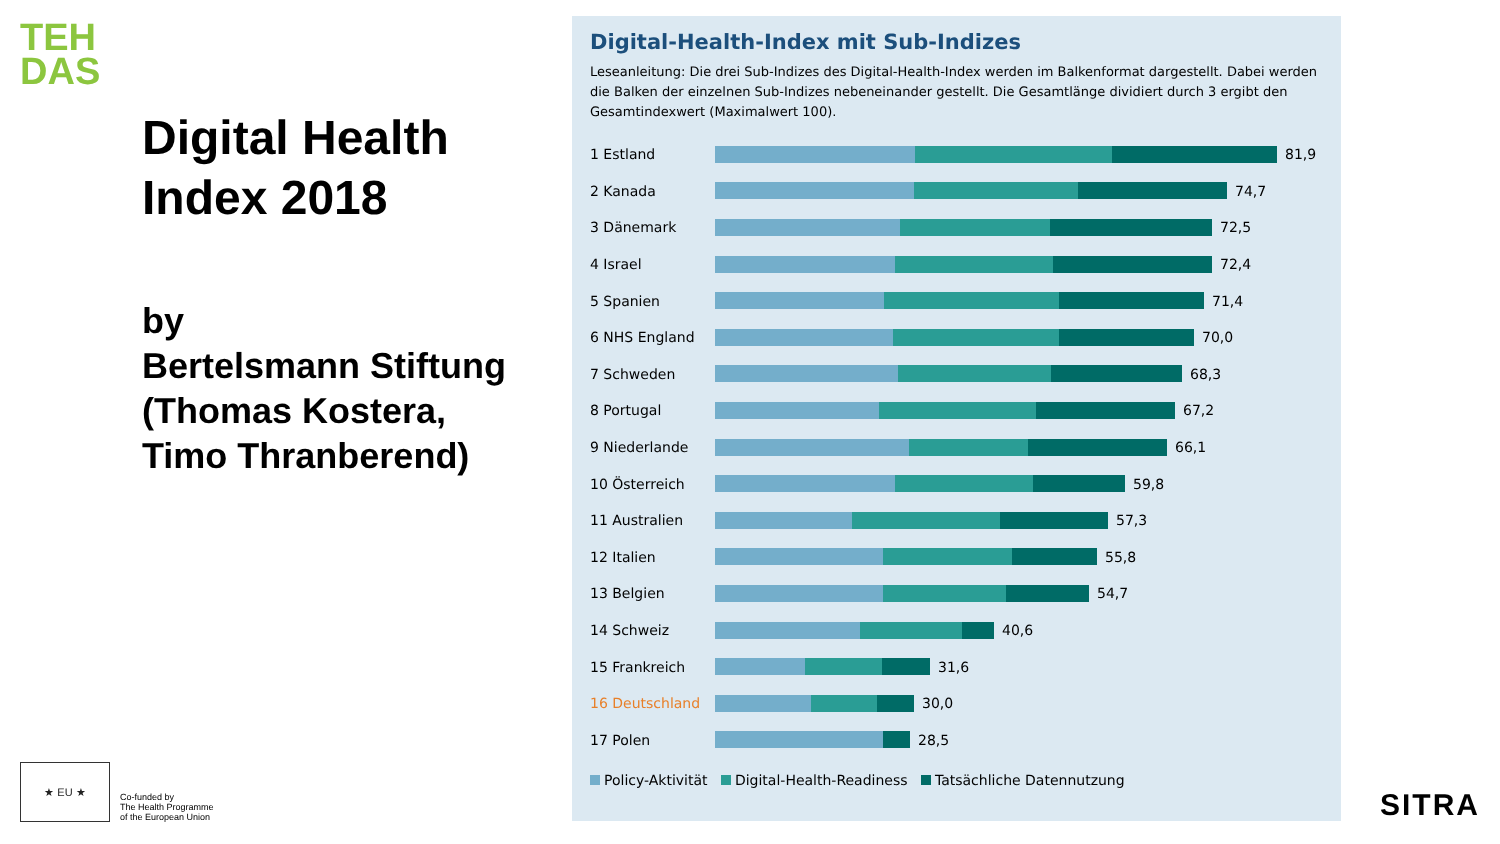TEH
DAS
Digital Health Index 2018
by
Bertelsmann Stiftung (Thomas Kostera, Timo Thranberend)
★ EU ★
Co-funded by
The Health Programme
of the European Union
Digital-Health-Index mit Sub-Indizes
Leseanleitung: Die drei Sub-Indizes des Digital-Health-Index werden im Balkenformat dargestellt. Dabei werden die Balken der einzelnen Sub-Indizes nebeneinander gestellt. Die Gesamtlänge dividiert durch 3 ergibt den Gesamtindexwert (Maximalwert 100).
1 Estland 81,9
2 Kanada 74,7
3 Dänemark 72,5
4 Israel 72,4
5 Spanien 71,4
6 NHS England 70,0
7 Schweden 68,3
8 Portugal 67,2
9 Niederlande 66,1
10 Österreich 59,8
11 Australien 57,3
12 Italien 55,8
13 Belgien 54,7
14 Schweiz 40,6
15 Frankreich 31,6
16 Deutschland 30,0
17 Polen 28,5
Policy-Aktivität Digital-Health-Readiness Tatsächliche Datennutzung
SITRA